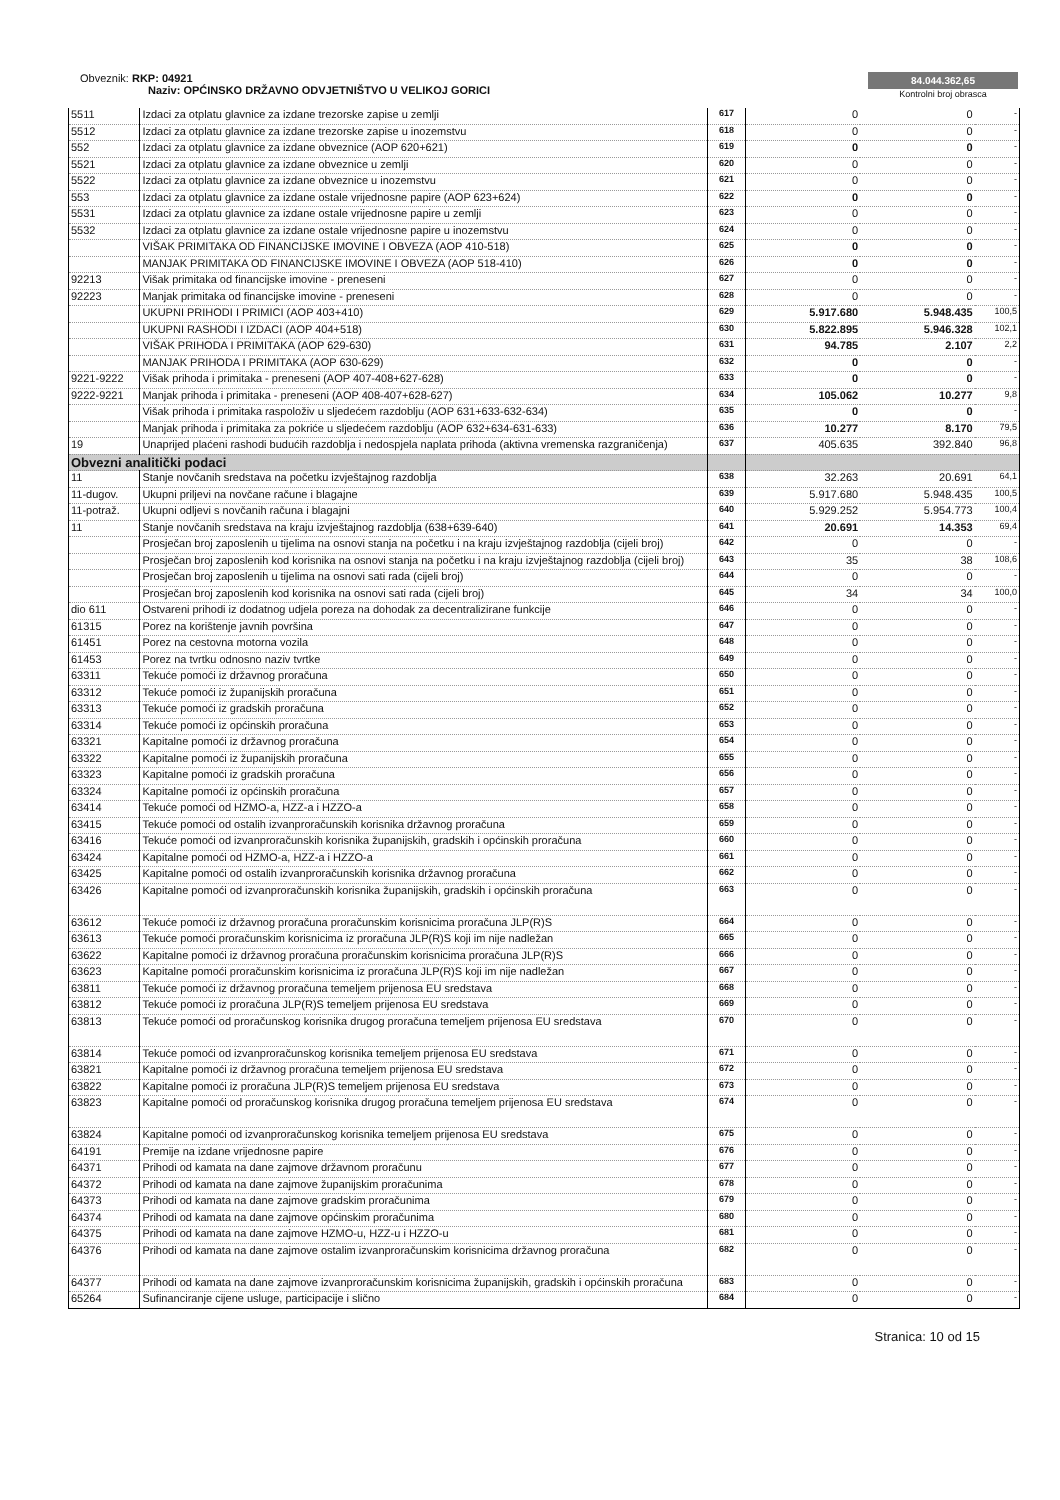Obveznik: RKP: 04921
Naziv: OPĆINSKO DRŽAVNO ODVJETNIŠTVO U VELIKOJ GORICI
84.044.362,65
Kontrolni broj obrasca
| 5511 | Izdaci za otplatu glavnice za izdane trezorske zapise u zemlji | 617 | 0 | 0 | - |
| 5512 | Izdaci za otplatu glavnice za izdane trezorske zapise u inozemstvu | 618 | 0 | 0 | - |
| 552 | Izdaci za otplatu glavnice za izdane obveznice (AOP 620+621) | 619 | 0 | 0 | - |
| 5521 | Izdaci za otplatu glavnice za izdane obveznice u zemlji | 620 | 0 | 0 | - |
| 5522 | Izdaci za otplatu glavnice za izdane obveznice u inozemstvu | 621 | 0 | 0 | - |
| 553 | Izdaci za otplatu glavnice za izdane ostale vrijednosne papire (AOP 623+624) | 622 | 0 | 0 | - |
| 5531 | Izdaci za otplatu glavnice za izdane ostale vrijednosne papire u zemlji | 623 | 0 | 0 | - |
| 5532 | Izdaci za otplatu glavnice za izdane ostale vrijednosne papire u inozemstvu | 624 | 0 | 0 | - |
| | VIŠAK PRIMITAKA OD FINANCIJSKE IMOVINE I OBVEZA (AOP 410-518) | 625 | 0 | 0 | - |
| | MANJAK PRIMITAKA OD FINANCIJSKE IMOVINE I OBVEZA (AOP 518-410) | 626 | 0 | 0 | - |
| 92213 | Višak primitaka od financijske imovine - preneseni | 627 | 0 | 0 | - |
| 92223 | Manjak primitaka od financijske imovine - preneseni | 628 | 0 | 0 | - |
| | UKUPNI PRIHODI I PRIMICI (AOP 403+410) | 629 | 5.917.680 | 5.948.435 | 100,5 |
| | UKUPNI RASHODI I IZDACI (AOP 404+518) | 630 | 5.822.895 | 5.946.328 | 102,1 |
| | VIŠAK PRIHODA I PRIMITAKA (AOP 629-630) | 631 | 94.785 | 2.107 | 2,2 |
| | MANJAK PRIHODA I PRIMITAKA (AOP 630-629) | 632 | 0 | 0 | - |
| 9221-9222 | Višak prihoda i primitaka - preneseni (AOP 407-408+627-628) | 633 | 0 | 0 | - |
| 9222-9221 | Manjak prihoda i primitaka - preneseni (AOP 408-407+628-627) | 634 | 105.062 | 10.277 | 9,8 |
| | Višak prihoda i primitaka raspoloživ u sljedećem razdoblju (AOP 631+633-632-634) | 635 | 0 | 0 | - |
| | Manjak prihoda i primitaka za pokriće u sljedećem razdoblju (AOP 632+634-631-633) | 636 | 10.277 | 8.170 | 79,5 |
| 19 | Unaprijed plaćeni rashodi budućih razdoblja i nedospjela naplata prihoda (aktivna vremenska razgraničenja) | 637 | 405.635 | 392.840 | 96,8 |
| Obvezni analitički podaci | | | | | |
| 11 | Stanje novčanih sredstava na početku izvještajnog razdoblja | 638 | 32.263 | 20.691 | 64,1 |
| 11-dugov. | Ukupni priljevi na novčane račune i blagajne | 639 | 5.917.680 | 5.948.435 | 100,5 |
| 11-potraž. | Ukupni odljevi s novčanih računa i blagajni | 640 | 5.929.252 | 5.954.773 | 100,4 |
| 11 | Stanje novčanih sredstava na kraju izvještajnog razdoblja (638+639-640) | 641 | 20.691 | 14.353 | 69,4 |
| | Prosječan broj zaposlenih u tijelima na osnovi stanja na početku i na kraju izvještajnog razdoblja (cijeli broj) | 642 | 0 | 0 | - |
| | Prosječan broj zaposlenih kod korisnika na osnovi stanja na početku i na kraju izvještajnog razdoblja (cijeli broj) | 643 | 35 | 38 | 108,6 |
| | Prosječan broj zaposlenih u tijelima na osnovi sati rada (cijeli broj) | 644 | 0 | 0 | - |
| | Prosječan broj zaposlenih kod korisnika na osnovi sati rada (cijeli broj) | 645 | 34 | 34 | 100,0 |
| dio 611 | Ostvareni prihodi iz dodatnog udjela poreza na dohodak za decentralizirane funkcije | 646 | 0 | 0 | - |
| 61315 | Porez na korištenje javnih površina | 647 | 0 | 0 | - |
| 61451 | Porez na cestovna motorna vozila | 648 | 0 | 0 | - |
| 61453 | Porez na tvrtku odnosno naziv tvrtke | 649 | 0 | 0 | - |
| 63311 | Tekuće pomoći iz državnog proračuna | 650 | 0 | 0 | - |
| 63312 | Tekuće pomoći iz županijskih proračuna | 651 | 0 | 0 | - |
| 63313 | Tekuće pomoći iz gradskih proračuna | 652 | 0 | 0 | - |
| 63314 | Tekuće pomoći iz općinskih proračuna | 653 | 0 | 0 | - |
| 63321 | Kapitalne pomoći iz državnog proračuna | 654 | 0 | 0 | - |
| 63322 | Kapitalne pomoći iz županijskih proračuna | 655 | 0 | 0 | - |
| 63323 | Kapitalne pomoći iz gradskih proračuna | 656 | 0 | 0 | - |
| 63324 | Kapitalne pomoći iz općinskih proračuna | 657 | 0 | 0 | - |
| 63414 | Tekuće pomoći od HZMO-a, HZZ-a i HZZO-a | 658 | 0 | 0 | - |
| 63415 | Tekuće pomoći od ostalih izvanproračunskih korisnika državnog proračuna | 659 | 0 | 0 | - |
| 63416 | Tekuće pomoći od izvanproračunskih korisnika županijskih, gradskih i općinskih proračuna | 660 | 0 | 0 | - |
| 63424 | Kapitalne pomoći od HZMO-a, HZZ-a i HZZO-a | 661 | 0 | 0 | - |
| 63425 | Kapitalne pomoći od ostalih izvanproračunskih korisnika državnog proračuna | 662 | 0 | 0 | - |
| 63426 | Kapitalne pomoći od izvanproračunskih korisnika županijskih, gradskih i općinskih proračuna | 663 | 0 | 0 | - |
| 63612 | Tekuće pomoći iz državnog proračuna proračunskim korisnicima proračuna JLP(R)S | 664 | 0 | 0 | - |
| 63613 | Tekuće pomoći proračunskim korisnicima iz proračuna JLP(R)S koji im nije nadležan | 665 | 0 | 0 | - |
| 63622 | Kapitalne pomoći iz državnog proračuna proračunskim korisnicima proračuna JLP(R)S | 666 | 0 | 0 | - |
| 63623 | Kapitalne pomoći proračunskim korisnicima iz proračuna JLP(R)S koji im nije nadležan | 667 | 0 | 0 | - |
| 63811 | Tekuće pomoći iz državnog proračuna temeljem prijenosa EU sredstava | 668 | 0 | 0 | - |
| 63812 | Tekuće pomoći iz proračuna JLP(R)S temeljem prijenosa EU sredstava | 669 | 0 | 0 | - |
| 63813 | Tekuće pomoći od proračunskog korisnika drugog proračuna temeljem prijenosa EU sredstava | 670 | 0 | 0 | - |
| 63814 | Tekuće pomoći od izvanproračunskog korisnika temeljem prijenosa EU sredstava | 671 | 0 | 0 | - |
| 63821 | Kapitalne pomoći iz državnog proračuna temeljem prijenosa EU sredstava | 672 | 0 | 0 | - |
| 63822 | Kapitalne pomoći iz proračuna JLP(R)S temeljem prijenosa EU sredstava | 673 | 0 | 0 | - |
| 63823 | Kapitalne pomoći od proračunskog korisnika drugog proračuna temeljem prijenosa EU sredstava | 674 | 0 | 0 | - |
| 63824 | Kapitalne pomoći od izvanproračunskog korisnika temeljem prijenosa EU sredstava | 675 | 0 | 0 | - |
| 64191 | Premije na izdane vrijednosne papire | 676 | 0 | 0 | - |
| 64371 | Prihodi od kamata na dane zajmove državnom proračunu | 677 | 0 | 0 | - |
| 64372 | Prihodi od kamata na dane zajmove županijskim proračunima | 678 | 0 | 0 | - |
| 64373 | Prihodi od kamata na dane zajmove gradskim proračunima | 679 | 0 | 0 | - |
| 64374 | Prihodi od kamata na dane zajmove općinskim proračunima | 680 | 0 | 0 | - |
| 64375 | Prihodi od kamata na dane zajmove HZMO-u, HZZ-u i HZZO-u | 681 | 0 | 0 | - |
| 64376 | Prihodi od kamata na dane zajmove ostalim izvanproračunskim korisnicima državnog proračuna | 682 | 0 | 0 | - |
| 64377 | Prihodi od kamata na dane zajmove izvanproračunskim korisnicima županijskih, gradskih i općinskih proračuna | 683 | 0 | 0 | - |
| 65264 | Sufinanciranje cijene usluge, participacije i slično | 684 | 0 | 0 | - |
Stranica: 10 od 15